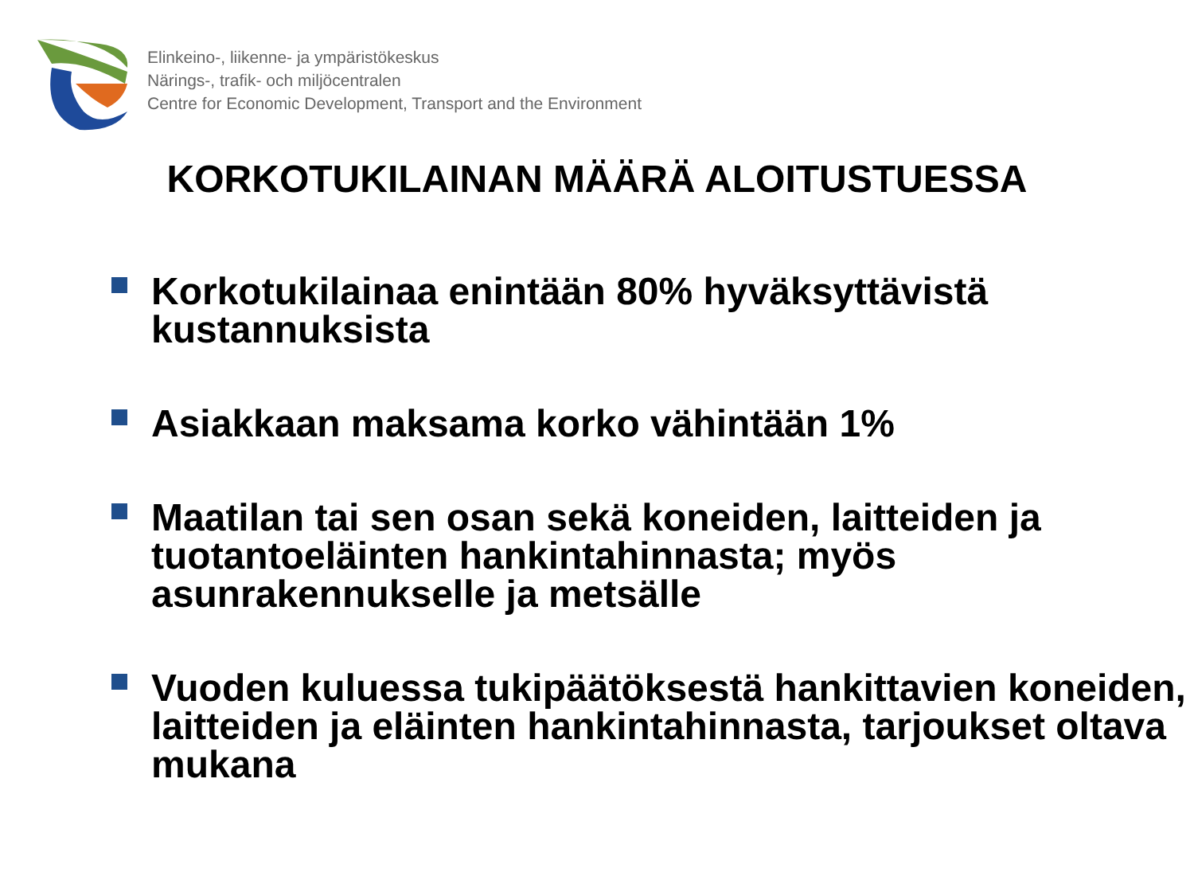Elinkeino-, liikenne- ja ympäristökeskus
Närings-, trafik- och miljöcentralen
Centre for Economic Development, Transport and the Environment
KORKOTUKILAINAN MÄÄRÄ ALOITUSTUESSA
Korkotukilainaa enintään 80% hyväksyttävistä kustannuksista
Asiakkaan maksama korko vähintään 1%
Maatilan tai sen osan sekä koneiden, laitteiden ja tuotantoeläinten hankintahinnasta; myös asunrakennukselle ja metsälle
Vuoden kuluessa tukipäätöksestä hankittavien koneiden, laitteiden ja eläinten hankintahinnasta, tarjoukset oltava mukana